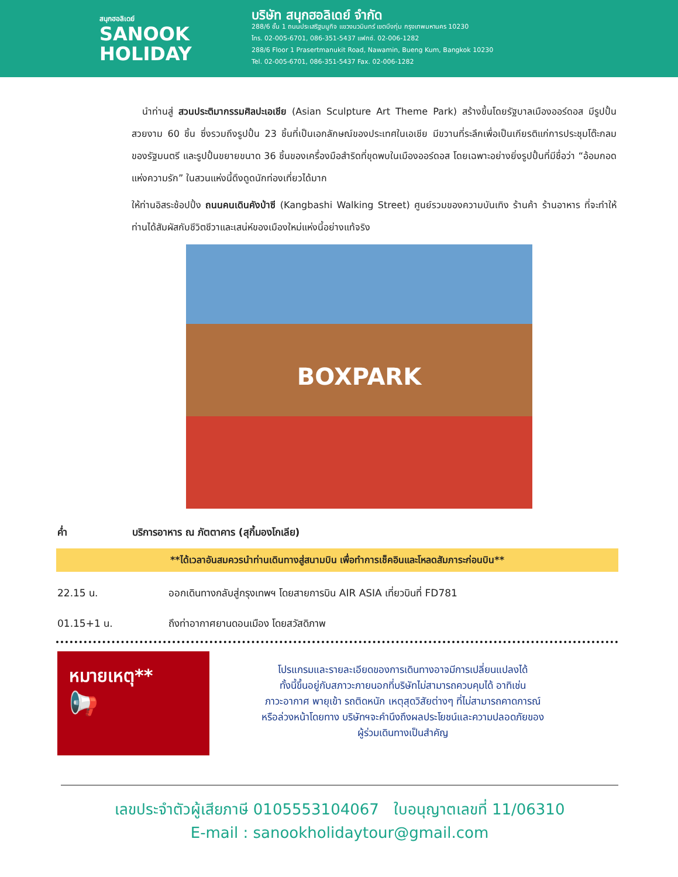สนุกฮอลิเดย์
SANOOK
HOLIDAY
บริษัท สนุกฮอลิเดย์ จำกัด
288/6 ชั้น 1 ถนนประเสริฐมนูกิจ แขวงนวมินทร์ เขตบึงกุ่ม กรุงเทพมหานคร 10230
โทร. 02-005-6701, 086-351-5437 แฟกซ์. 02-006-1282
288/6 Floor 1 Prasertmanukit Road, Nawamin, Bueng Kum, Bangkok 10230
Tel. 02-005-6701, 086-351-5437 Fax. 02-006-1282
นำท่านสู่ สวนประติมากรรมศิลปะเอเชีย (Asian Sculpture Art Theme Park) สร้างขึ้นโดยรัฐบาลเมืองออร์ดอส มีรูปปั้นสวยงาม 60 ชิ้น ซึ่งรวมถึงรูปปั้น 23 ชิ้นที่เป็นเอกลักษณ์ของประเทศในเอเชีย มีขวานที่ระลึกเพื่อเป็นเกียรติแก่การประชุมโต๊ะกลมของรัฐมนตรี และรูปปั้นขยายขนาด 36 ชิ้นของเครื่องมือสำริดที่ขุดพบในเมืองออร์ดอส โดยเฉพาะอย่างยิ่งรูปปั้นที่มีชื่อว่า “อ้อมกอดแห่งความรัก” ในสวนแห่งนี้ดึงดูดนักท่องเที่ยวได้มาก
ให้ท่านอิสระช้อปปิ้ง ถนนคนเดินคังป่าซี (Kangbashi Walking Street) ศูนย์รวมของความบันเทิง ร้านค้า ร้านอาหาร ที่จะทำให้ท่านได้สัมผัสกับชีวิตชีวาและเสน่ห์ของเมืองใหม่แห่งนี้อย่างแท้จริง
BOXPARK
ค่ำ บริการอาหาร ณ ภัตตาคาร (สุกี้มองโกเลีย)
**ได้เวลาอันสมควรนำท่านเดินทางสู่สนามบิน เพื่อทำการเช็คอินและโหลดสัมภาระก่อนบิน**
22.15 น. ออกเดินทางกลับสู่กรุงเทพฯ โดยสายการบิน AIR ASIA เที่ยวบินที่ FD781
01.15+1 น. ถึงท่าอากาศยานดอนเมือง โดยสวัสดิภาพ
หมายเหตุ**
📢
โปรแกรมและรายละเอียดของการเดินทางอาจมีการเปลี่ยนแปลงได้
ทั้งนี้ขึ้นอยู่กับสภาวะภายนอกที่บริษัทไม่สามารถควบคุมได้ อาทิเช่น
ภาวะอากาศ พายุเข้า รถติดหนัก เหตุสุดวิสัยต่างๆ ที่ไม่สามารถคาดการณ์
หรือล่วงหน้าโดยทาง บริษัทฯจะคำนึงถึงผลประโยชน์และความปลอดภัยของ
ผู้ร่วมเดินทางเป็นสำคัญ
เลขประจำตัวผู้เสียภาษี 0105553104067 ใบอนุญาตเลขที่ 11/06310
E-mail : sanookholidaytour@gmail.com